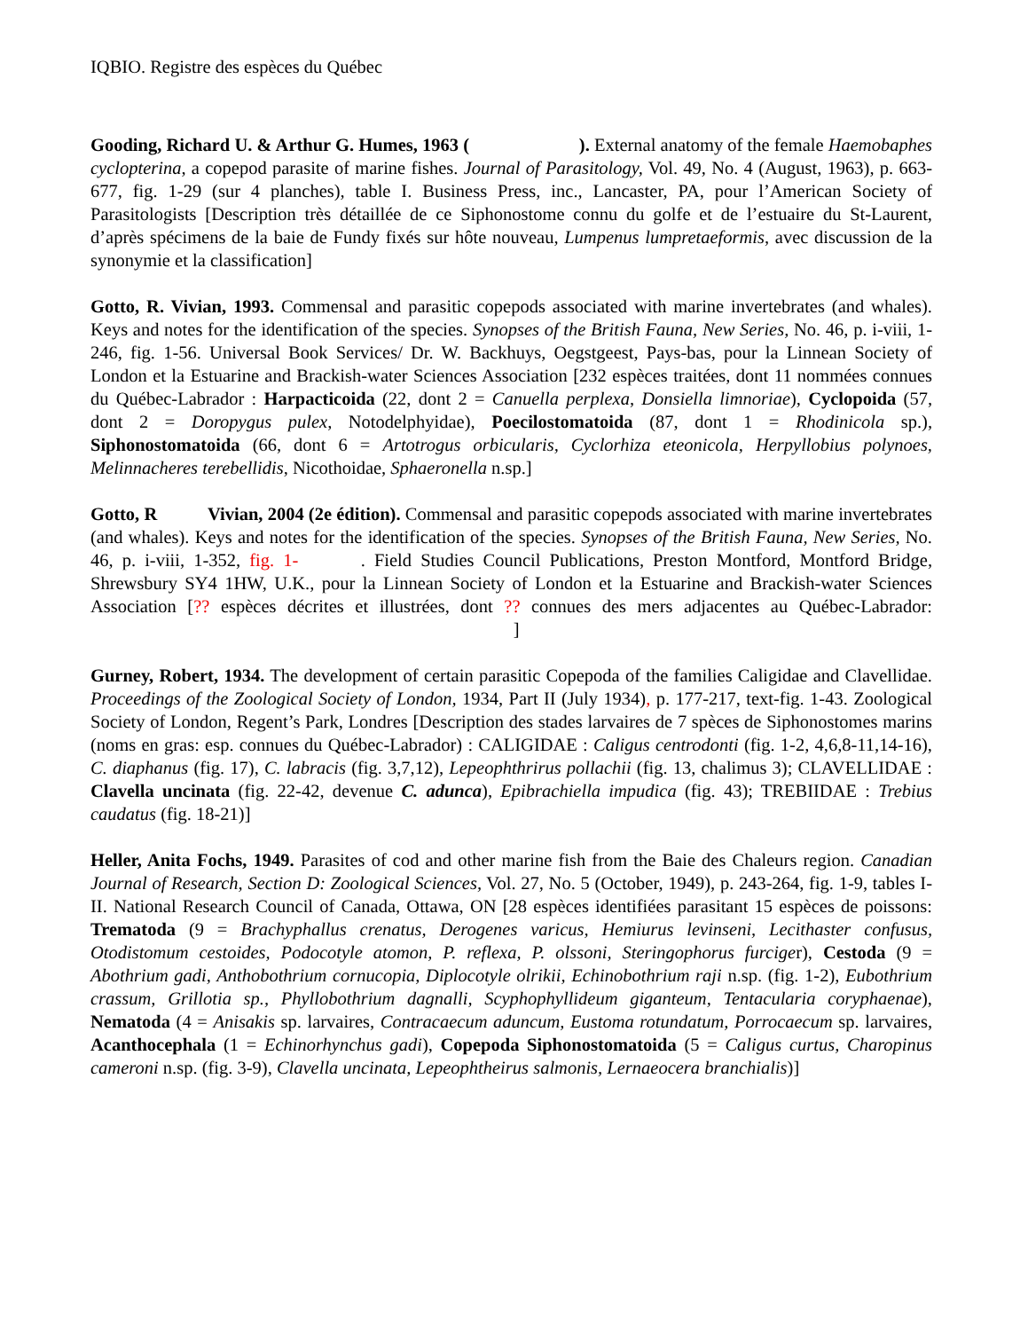IQBIO. Registre des espèces du Québec
Gooding, Richard U. & Arthur G. Humes, 1963 ( ). External anatomy of the female Haemobaphes cyclopterina, a copepod parasite of marine fishes. Journal of Parasitology, Vol. 49, No. 4 (August, 1963), p. 663-677, fig. 1-29 (sur 4 planches), table I. Business Press, inc., Lancaster, PA, pour l’American Society of Parasitologists [Description très détaillée de ce Siphonostome connu du golfe et de l’estuaire du St-Laurent, d’après spécimens de la baie de Fundy fixés sur hôte nouveau, Lumpenus lumpretaeformis, avec discussion de la synonymie et la classification]
Gotto, R. Vivian, 1993. Commensal and parasitic copepods associated with marine invertebrates (and whales). Keys and notes for the identification of the species. Synopses of the British Fauna, New Series, No. 46, p. i-viii, 1-246, fig. 1-56. Universal Book Services/ Dr. W. Backhuys, Oegstgeest, Pays-bas, pour la Linnean Society of London et la Estuarine and Brackish-water Sciences Association [232 espèces traitées, dont 11 nommées connues du Québec-Labrador : Harpacticoida (22, dont 2 = Canuella perplexa, Donsiella limnoriae), Cyclopoida (57, dont 2 = Doropygus pulex, Notodelphyidae), Poecilostomatoida (87, dont 1 = Rhodinicola sp.), Siphonostomatoida (66, dont 6 = Artotrogus orbicularis, Cyclorhiza eteonicola, Herpyllobius polynoes, Melinnacheres terebellidis, Nicothoidae, Sphaeronella n.sp.]
Gotto, R Vivian, 2004 (2e édition). Commensal and parasitic copepods associated with marine invertebrates (and whales). Keys and notes for the identification of the species. Synopses of the British Fauna, New Series, No. 46, p. i-viii, 1-352, fig. 1- . Field Studies Council Publications, Preston Montford, Montford Bridge, Shrewsbury SY4 1HW, U.K., pour la Linnean Society of London et la Estuarine and Brackish-water Sciences Association [?? espèces décrites et illustrées, dont ?? connues des mers adjacentes au Québec-Labrador: ]
Gurney, Robert, 1934. The development of certain parasitic Copepoda of the families Caligidae and Clavellidae. Proceedings of the Zoological Society of London, 1934, Part II (July 1934), p. 177-217, text-fig. 1-43. Zoological Society of London, Regent’s Park, Londres [Description des stades larvaires de 7 spèces de Siphonostomes marins (noms en gras: esp. connues du Québec-Labrador) : CALIGIDAE : Caligus centrodonti (fig. 1-2, 4,6,8-11,14-16), C. diaphanus (fig. 17), C. labracis (fig. 3,7,12), Lepeophthrirus pollachii (fig. 13, chalimus 3); CLAVELLIDAE : Clavella uncinata (fig. 22-42, devenue C. adunca), Epibrachiella impudica (fig. 43); TREBIIDAE : Trebius caudatus (fig. 18-21)]
Heller, Anita Fochs, 1949. Parasites of cod and other marine fish from the Baie des Chaleurs region. Canadian Journal of Research, Section D: Zoological Sciences, Vol. 27, No. 5 (October, 1949), p. 243-264, fig. 1-9, tables I-II. National Research Council of Canada, Ottawa, ON [28 espèces identifiées parasitant 15 espèces de poissons: Trematoda (9 = Brachyphallus crenatus, Derogenes varicus, Hemiurus levinseni, Lecithaster confusus, Otodistomum cestoides, Podocotyle atomon, P. reflexa, P. olssoni, Steringophorus furciger), Cestoda (9 = Abothrium gadi, Anthobothrium cornucopia, Diplocotyle olrikii, Echinobothrium raji n.sp. (fig. 1-2), Eubothrium crassum, Grillotia sp., Phyllobothrium dagnalli, Scyphophyllideum giganteum, Tentacularia coryphaenae), Nematoda (4 = Anisakis sp. larvaires, Contracaecum aduncum, Eustoma rotundatum, Porrocaecum sp. larvaires, Acanthocephala (1 = Echinorhynchus gadi), Copepoda Siphonostomatoida (5 = Caligus curtus, Charopinus cameroni n.sp. (fig. 3-9), Clavella uncinata, Lepeophtheirus salmonis, Lernaeocera branchialis)]